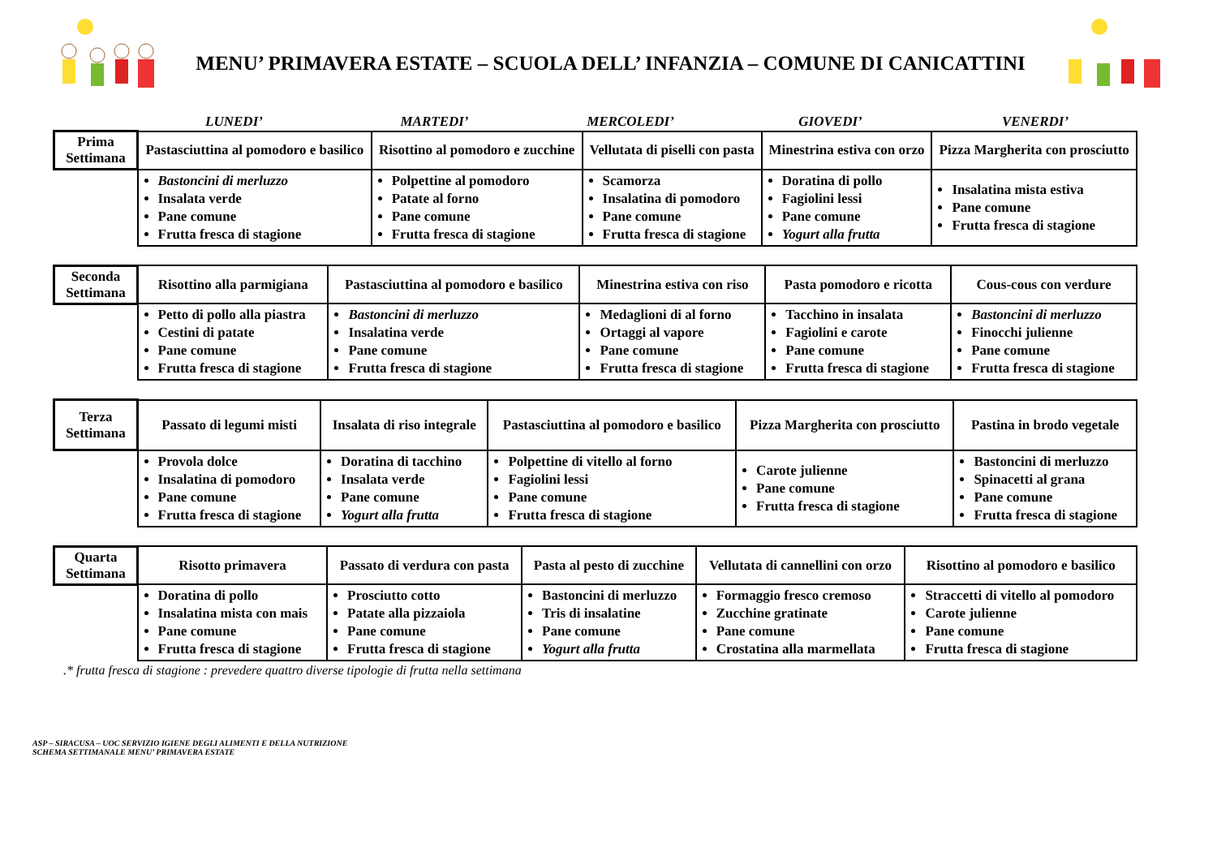MENU’ PRIMAVERA ESTATE – SCUOLA DELL’ INFANZIA – COMUNE DI CANICATTINI
LUNEDI’ MARTEDI’ MERCOLEDI’ GIOVEDI’ VENERDI’
| Prima Settimana | Pastasciuttina al pomodoro e basilico | Risottino al pomodoro e zucchine | Vellutata di piselli con pasta | Minestrina estiva con orzo | Pizza Margherita con prosciutto |
| | Bastoncini di merluzzo Insalata verde Pane comune Frutta fresca di stagione | Polpettine al pomodoro Patate al forno Pane comune Frutta fresca di stagione | Scamorza Insalatina di pomodoro Pane comune Frutta fresca di stagione | Doratina di pollo Fagiolini lessi Pane comune Yogurt alla frutta | Insalatina mista estiva Pane comune Frutta fresca di stagione |
| Seconda Settimana | Risottino alla parmigiana | Pastasciuttina al pomodoro e basilico | Minestrina estiva con riso | Pasta pomodoro e ricotta | Cous-cous con verdure |
| | Petto di pollo alla piastra Cestini di patate Pane comune Frutta fresca di stagione | Bastoncini di merluzzo Insalatina verde Pane comune Frutta fresca di stagione | Medaglioni di al forno Ortaggi al vapore Pane comune Frutta fresca di stagione | Tacchino in insalata Fagiolini e carote Pane comune Frutta fresca di stagione | Bastoncini di merluzzo Finocchi julienne Pane comune Frutta fresca di stagione |
| Terza Settimana | Passato di legumi misti | Insalata di riso integrale | Pastasciuttina al pomodoro e basilico | Pizza Margherita con prosciutto | Pastina in brodo vegetale |
| | Provola dolce Insalatina di pomodoro Pane comune Frutta fresca di stagione | Doratina di tacchino Insalata verde Pane comune Yogurt alla frutta | Polpettine di vitello al forno Fagiolini lessi Pane comune Frutta fresca di stagione | Carote julienne Pane comune Frutta fresca di stagione | Bastoncini di merluzzo Spinacetti al grana Pane comune Frutta fresca di stagione |
| Quarta Settimana | Risotto primavera | Passato di verdura con pasta | Pasta al pesto di zucchine | Vellutata di cannellini con orzo | Risottino al pomodoro e basilico |
| | Doratina di pollo Insalatina mista con mais Pane comune Frutta fresca di stagione | Prosciutto cotto Patate alla pizzaiola Pane comune Frutta fresca di stagione | Bastoncini di merluzzo Tris di insalatine Pane comune Yogurt alla frutta | Formaggio fresco cremoso Zucchine gratinate Pane comune Crostatina alla marmellata | Straccetti di vitello al pomodoro Carote julienne Pane comune Frutta fresca di stagione |
.* frutta fresca di stagione : prevedere quattro diverse tipologie di frutta nella settimana
ASP – SIRACUSA – UOC SERVIZIO IGIENE DEGLI ALIMENTI E DELLA NUTRIZIONE
SCHEMA SETTIMANALE MENU’ PRIMAVERA ESTATE